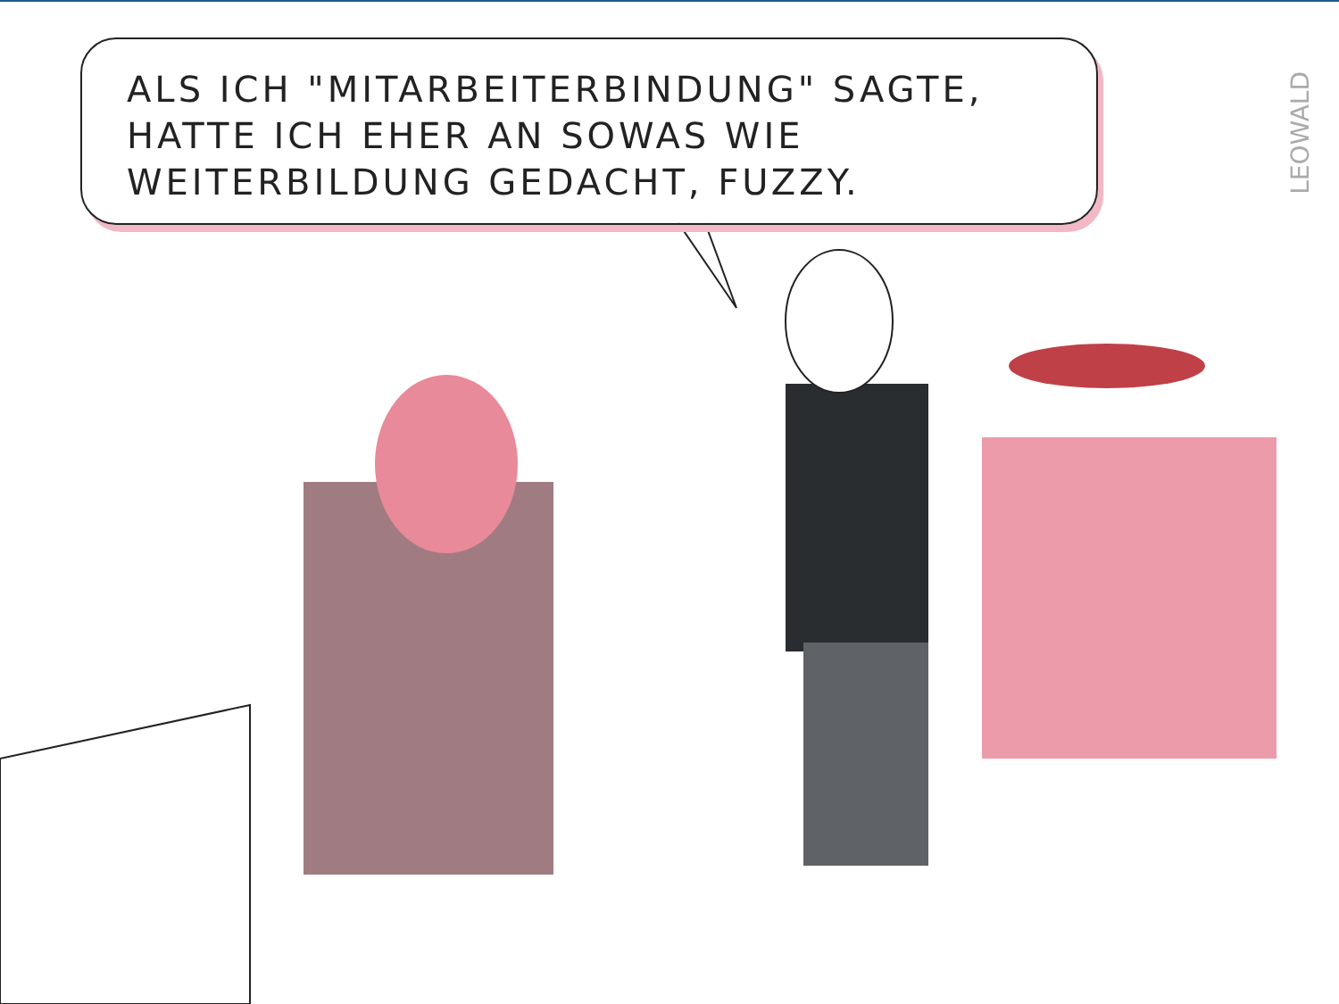ALS ICH "MITARBEITERBINDUNG" SAGTE, HATTE ICH EHER AN SOWAS WIE WEITERBILDUNG GEDACHT, FUZZY.
LEOWALD